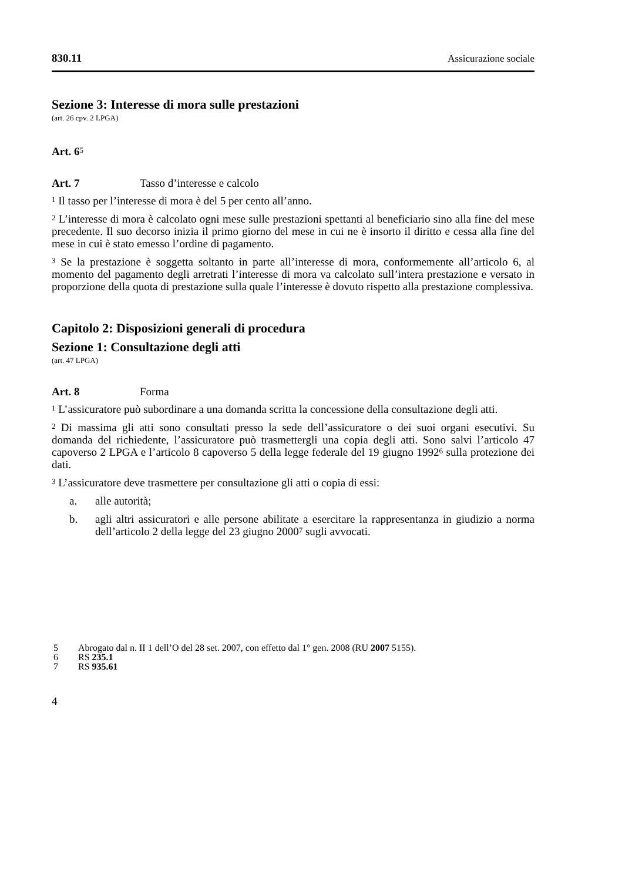830.11 Assicurazione sociale
Sezione 3: Interesse di mora sulle prestazioni
(art. 26 cpv. 2 LPGA)
Art. 6<sup>5</sup>
Art. 7 Tasso d’interesse e calcolo
<sup>1</sup> Il tasso per l’interesse di mora è del 5 per cento all’anno.
<sup>2</sup> L’interesse di mora è calcolato ogni mese sulle prestazioni spettanti al beneficiario sino alla fine del mese precedente. Il suo decorso inizia il primo giorno del mese in cui ne è insorto il diritto e cessa alla fine del mese in cui è stato emesso l’ordine di pagamento.
<sup>3</sup> Se la prestazione è soggetta soltanto in parte all’interesse di mora, conformemente all’articolo 6, al momento del pagamento degli arretrati l’interesse di mora va calcolato sull’intera prestazione e versato in proporzione della quota di prestazione sulla quale l’interesse è dovuto rispetto alla prestazione complessiva.
Capitolo 2: Disposizioni generali di procedura
Sezione 1: Consultazione degli atti
(art. 47 LPGA)
Art. 8 Forma
<sup>1</sup> L’assicuratore può subordinare a una domanda scritta la concessione della consultazione degli atti.
<sup>2</sup> Di massima gli atti sono consultati presso la sede dell’assicuratore o dei suoi organi esecutivi. Su domanda del richiedente, l’assicuratore può trasmettergli una copia degli atti. Sono salvi l’articolo 47 capoverso 2 LPGA e l’articolo 8 capoverso 5 della legge federale del 19 giugno 1992<sup>6</sup> sulla protezione dei dati.
<sup>3</sup> L’assicuratore deve trasmettere per consultazione gli atti o copia di essi:
a. alle autorità;
b. agli altri assicuratori e alle persone abilitate a esercitare la rappresentanza in giudizio a norma dell’articolo 2 della legge del 23 giugno 2000<sup>7</sup> sugli avvocati.
5 Abrogato dal n. II 1 dell’O del 28 set. 2007, con effetto dal 1° gen. 2008 (RU 2007 5155).
6 RS 235.1
7 RS 935.61
4